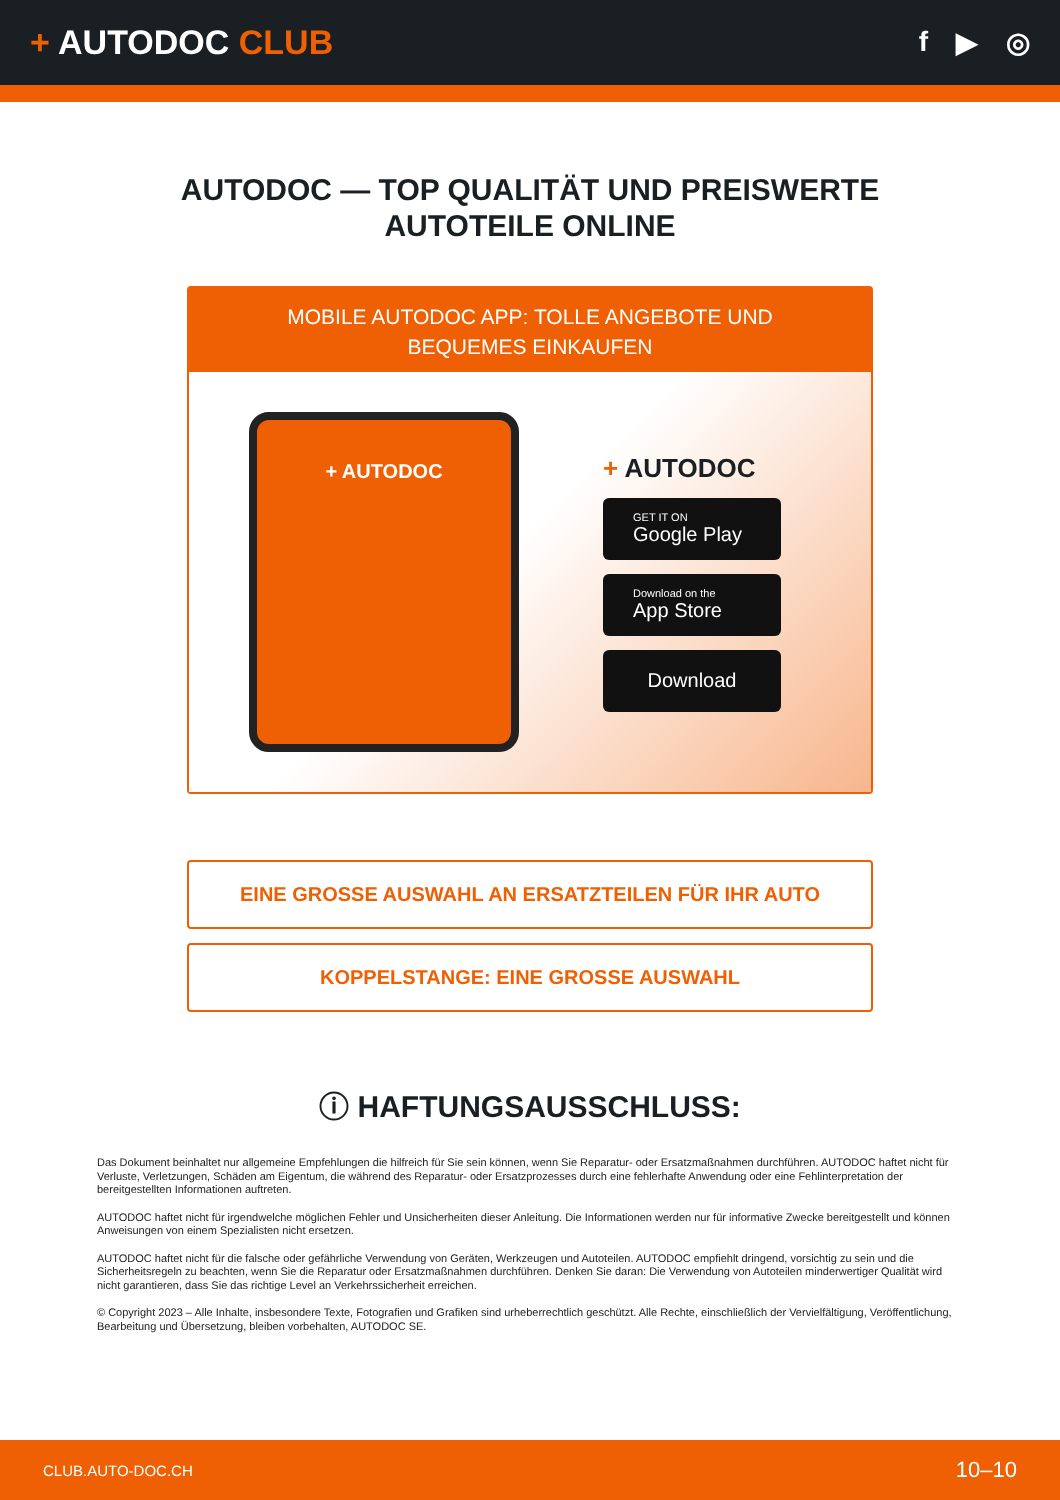+ AUTODOC CLUB
f ▶ ◎
AUTODOC — TOP QUALITÄT UND PREISWERTE
AUTOTEILE ONLINE
MOBILE AUTODOC APP: TOLLE ANGEBOTE UND BEQUEMES EINKAUFEN
+ AUTODOC
+ AUTODOC
GET IT ON
Google Play
Download on the
App Store
Download
EINE GROSSE AUSWAHL AN ERSATZTEILEN FÜR IHR AUTO
KOPPELSTANGE: EINE GROSSE AUSWAHL
ⓘ HAFTUNGSAUSSCHLUSS:
Das Dokument beinhaltet nur allgemeine Empfehlungen die hilfreich für Sie sein können, wenn Sie Reparatur- oder Ersatzmaßnahmen durchführen. AUTODOC haftet nicht für Verluste, Verletzungen, Schäden am Eigentum, die während des Reparatur- oder Ersatzprozesses durch eine fehlerhafte Anwendung oder eine Fehlinterpretation der bereitgestellten Informationen auftreten.
AUTODOC haftet nicht für irgendwelche möglichen Fehler und Unsicherheiten dieser Anleitung. Die Informationen werden nur für informative Zwecke bereitgestellt und können Anweisungen von einem Spezialisten nicht ersetzen.
AUTODOC haftet nicht für die falsche oder gefährliche Verwendung von Geräten, Werkzeugen und Autoteilen. AUTODOC empfiehlt dringend, vorsichtig zu sein und die Sicherheitsregeln zu beachten, wenn Sie die Reparatur oder Ersatzmaßnahmen durchführen. Denken Sie daran: Die Verwendung von Autoteilen minderwertiger Qualität wird nicht garantieren, dass Sie das richtige Level an Verkehrssicherheit erreichen.
© Copyright 2023 – Alle Inhalte, insbesondere Texte, Fotografien und Grafiken sind urheberrechtlich geschützt. Alle Rechte, einschließlich der Vervielfältigung, Veröffentlichung, Bearbeitung und Übersetzung, bleiben vorbehalten, AUTODOC SE.
CLUB.AUTO-DOC.CH 10–10